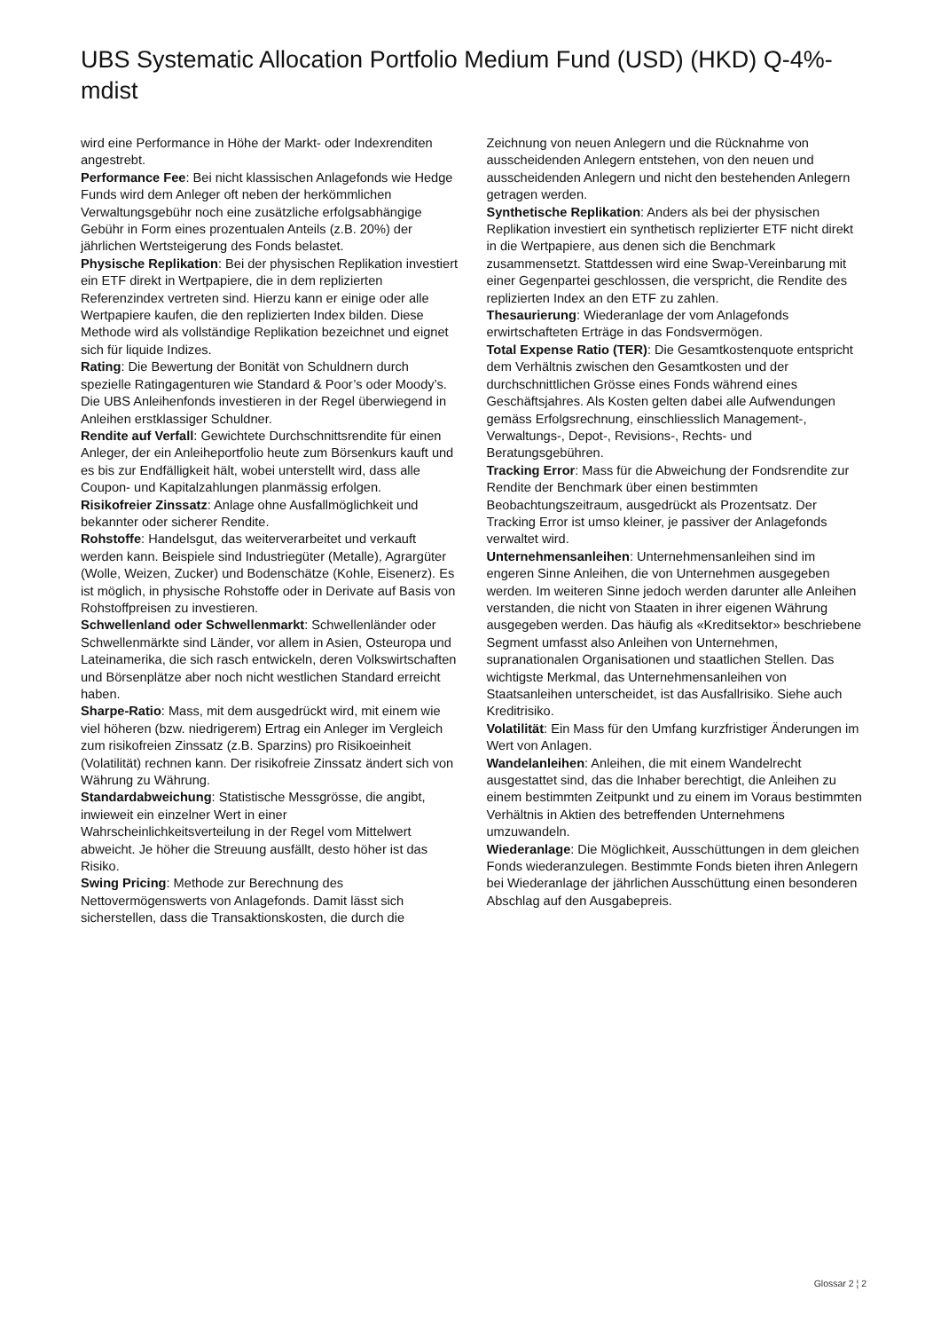UBS Systematic Allocation Portfolio Medium Fund (USD) (HKD) Q-4%-mdist
wird eine Performance in Höhe der Markt- oder Indexrenditen angestrebt.
Performance Fee: Bei nicht klassischen Anlagefonds wie Hedge Funds wird dem Anleger oft neben der herkömmlichen Verwaltungsgebühr noch eine zusätzliche erfolgsabhängige Gebühr in Form eines prozentualen Anteils (z.B. 20%) der jährlichen Wertsteigerung des Fonds belastet.
Physische Replikation: Bei der physischen Replikation investiert ein ETF direkt in Wertpapiere, die in dem replizierten Referenzindex vertreten sind. Hierzu kann er einige oder alle Wertpapiere kaufen, die den replizierten Index bilden. Diese Methode wird als vollständige Replikation bezeichnet und eignet sich für liquide Indizes.
Rating: Die Bewertung der Bonität von Schuldnern durch spezielle Ratingagenturen wie Standard & Poor’s oder Moody’s. Die UBS Anleihenfonds investieren in der Regel überwiegend in Anleihen erstklassiger Schuldner.
Rendite auf Verfall: Gewichtete Durchschnittsrendite für einen Anleger, der ein Anleiheportfolio heute zum Börsenkurs kauft und es bis zur Endfälligkeit hält, wobei unterstellt wird, dass alle Coupon- und Kapitalzahlungen planmässig erfolgen.
Risikofreier Zinssatz: Anlage ohne Ausfallmöglichkeit und bekannter oder sicherer Rendite.
Rohstoffe: Handelsgut, das weiterverarbeitet und verkauft werden kann. Beispiele sind Industriegüter (Metalle), Agrargüter (Wolle, Weizen, Zucker) und Bodenschätze (Kohle, Eisenerz). Es ist möglich, in physische Rohstoffe oder in Derivate auf Basis von Rohstoffpreisen zu investieren.
Schwellenland oder Schwellenmarkt: Schwellenländer oder Schwellenmärkte sind Länder, vor allem in Asien, Osteuropa und Lateinamerika, die sich rasch entwickeln, deren Volkswirtschaften und Börsenplätze aber noch nicht westlichen Standard erreicht haben.
Sharpe-Ratio: Mass, mit dem ausgedrückt wird, mit einem wie viel höheren (bzw. niedrigerem) Ertrag ein Anleger im Vergleich zum risikofreien Zinssatz (z.B. Sparzins) pro Risikoeinheit (Volatilität) rechnen kann. Der risikofreie Zinssatz ändert sich von Währung zu Währung.
Standardabweichung: Statistische Messgrösse, die angibt, inwieweit ein einzelner Wert in einer Wahrscheinlichkeitsverteilung in der Regel vom Mittelwert abweicht. Je höher die Streuung ausfällt, desto höher ist das Risiko.
Swing Pricing: Methode zur Berechnung des Nettovermögenswerts von Anlagefonds. Damit lässt sich sicherstellen, dass die Transaktionskosten, die durch die
Zeichnung von neuen Anlegern und die Rücknahme von ausscheidenden Anlegern entstehen, von den neuen und ausscheidenden Anlegern und nicht den bestehenden Anlegern getragen werden.
Synthetische Replikation: Anders als bei der physischen Replikation investiert ein synthetisch replizierter ETF nicht direkt in die Wertpapiere, aus denen sich die Benchmark zusammensetzt. Stattdessen wird eine Swap-Vereinbarung mit einer Gegenpartei geschlossen, die verspricht, die Rendite des replizierten Index an den ETF zu zahlen.
Thesaurierung: Wiederanlage der vom Anlagefonds erwirtschafteten Erträge in das Fondsvermögen.
Total Expense Ratio (TER): Die Gesamtkostenquote entspricht dem Verhältnis zwischen den Gesamtkosten und der durchschnittlichen Grösse eines Fonds während eines Geschäftsjahres. Als Kosten gelten dabei alle Aufwendungen gemäss Erfolgsrechnung, einschliesslich Management-, Verwaltungs-, Depot-, Revisions-, Rechts- und Beratungsgebühren.
Tracking Error: Mass für die Abweichung der Fondsrendite zur Rendite der Benchmark über einen bestimmten Beobachtungszeitraum, ausgedrückt als Prozentsatz. Der Tracking Error ist umso kleiner, je passiver der Anlagefonds verwaltet wird.
Unternehmensanleihen: Unternehmensanleihen sind im engeren Sinne Anleihen, die von Unternehmen ausgegeben werden. Im weiteren Sinne jedoch werden darunter alle Anleihen verstanden, die nicht von Staaten in ihrer eigenen Währung ausgegeben werden. Das häufig als «Kreditsektor» beschriebene Segment umfasst also Anleihen von Unternehmen, supranationalen Organisationen und staatlichen Stellen. Das wichtigste Merkmal, das Unternehmensanleihen von Staatsanleihen unterscheidet, ist das Ausfallrisiko. Siehe auch Kreditrisiko.
Volatilität: Ein Mass für den Umfang kurzfristiger Änderungen im Wert von Anlagen.
Wandelanleihen: Anleihen, die mit einem Wandelrecht ausgestattet sind, das die Inhaber berechtigt, die Anleihen zu einem bestimmten Zeitpunkt und zu einem im Voraus bestimmten Verhältnis in Aktien des betreffenden Unternehmens umzuwandeln.
Wiederanlage: Die Möglichkeit, Ausschüttungen in dem gleichen Fonds wiederanzulegen. Bestimmte Fonds bieten ihren Anlegern bei Wiederanlage der jährlichen Ausschüttung einen besonderen Abschlag auf den Ausgabepreis.
Glossar 2 ¦ 2